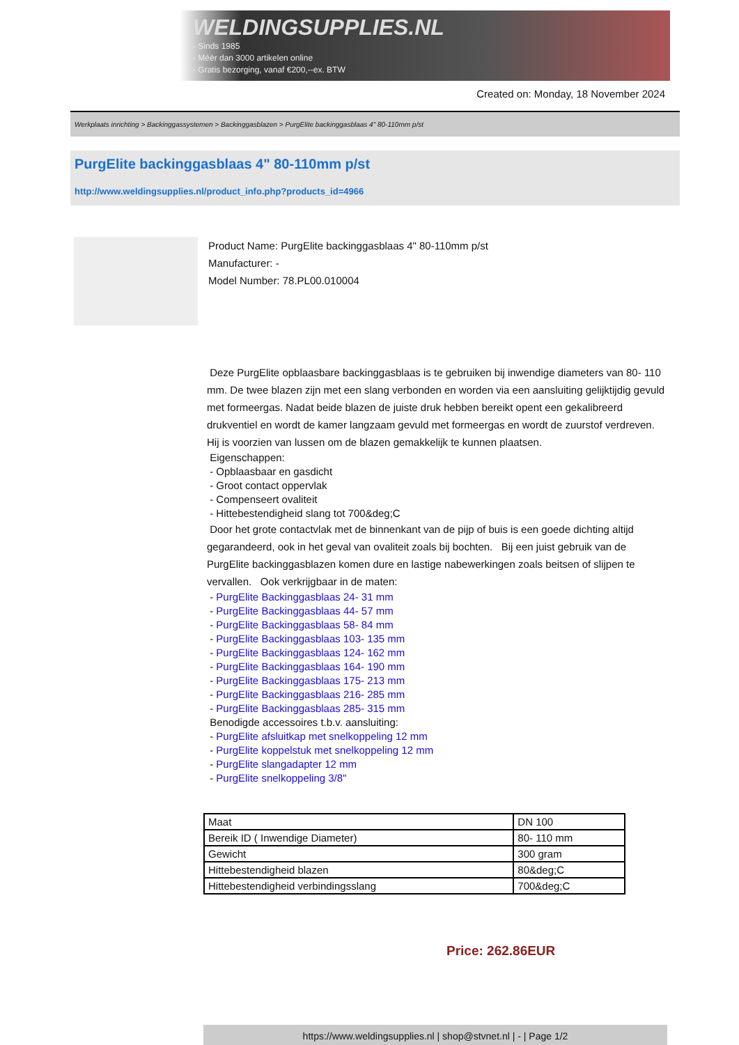WELDINGSUPPLIES.NL
- Sinds 1985
- Méér dan 3000 artikelen online
- Gratis bezorging, vanaf €200,--ex. BTW
Created on: Monday, 18 November 2024
Werkplaats inrichting > Backinggassystemen > Backinggasblazen > PurgElite backinggasblaas 4" 80-110mm p/st
PurgElite backinggasblaas 4" 80-110mm p/st
http://www.weldingsupplies.nl/product_info.php?products_id=4966
Product Name: PurgElite backinggasblaas 4" 80-110mm p/st
Manufacturer: -
Model Number: 78.PL00.010004
Deze PurgElite opblaasbare backinggasblaas is te gebruiken bij inwendige diameters van 80- 110 mm. De twee blazen zijn met een slang verbonden en worden via een aansluiting gelijktijdig gevuld met formeergas. Nadat beide blazen de juiste druk hebben bereikt opent een gekalibreerd drukventiel en wordt de kamer langzaam gevuld met formeergas en wordt de zuurstof verdreven. Hij is voorzien van lussen om de blazen gemakkelijk te kunnen plaatsen.
Eigenschappen:
- Opblaasbaar en gasdicht
- Groot contact oppervlak
- Compenseert ovaliteit
- Hittebestendigheid slang tot 700&deg;C
Door het grote contactvlak met de binnenkant van de pijp of buis is een goede dichting altijd gegarandeerd, ook in het geval van ovaliteit zoals bij bochten. Bij een juist gebruik van de PurgElite backinggasblazen komen dure en lastige nabewerkingen zoals beitsen of slijpen te vervallen. Ook verkrijgbaar in de maten:
- PurgElite Backinggasblaas 24- 31 mm
- PurgElite Backinggasblaas 44- 57 mm
- PurgElite Backinggasblaas 58- 84 mm
- PurgElite Backinggasblaas 103- 135 mm
- PurgElite Backinggasblaas 124- 162 mm
- PurgElite Backinggasblaas 164- 190 mm
- PurgElite Backinggasblaas 175- 213 mm
- PurgElite Backinggasblaas 216- 285 mm
- PurgElite Backinggasblaas 285- 315 mm
Benodigde accessoires t.b.v. aansluiting:
- PurgElite afsluitkap met snelkoppeling 12 mm
- PurgElite koppelstuk met snelkoppeling 12 mm
- PurgElite slangadapter 12 mm
- PurgElite snelkoppeling 3/8"
| Maat | DN 100 |
| Bereik ID ( Inwendige Diameter) | 80- 110 mm |
| Gewicht | 300 gram |
| Hittebestendigheid blazen | 80&deg;C |
| Hittebestendigheid verbindingsslang | 700&deg;C |
Price: 262.86EUR
https://www.weldingsupplies.nl | shop@stvnet.nl | - | Page 1/2